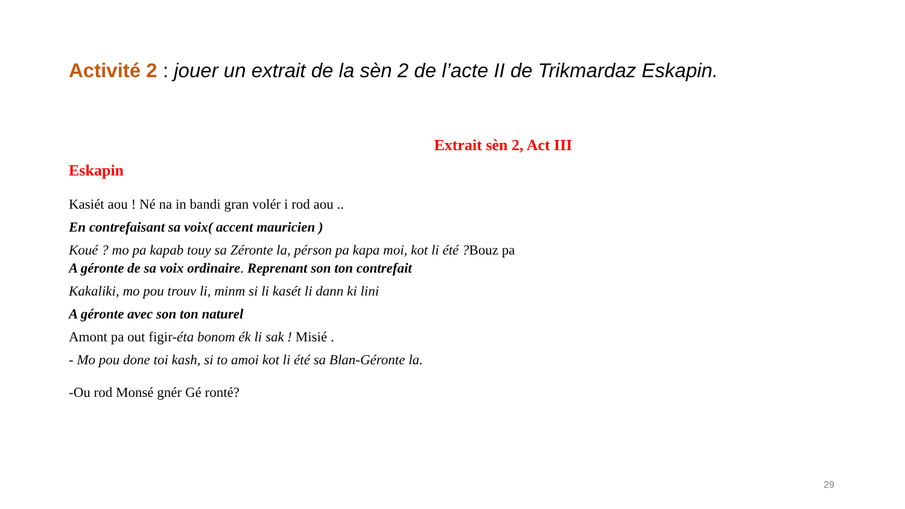Activité 2 : jouer un extrait de la sèn 2 de l’acte II de Trikmardaz Eskapin.
Extrait sèn 2, Act III
Eskapin
Kasiét aou ! Né na in bandi gran volér i rod aou ..
En contrefaisant sa voix( accent mauricien )
Koué ? mo pa kapab touy sa Zéronte la, pérson pa kapa moi, kot li été ?Bouz pa
A géronte de sa voix ordinaire. Reprenant son ton contrefait
Kakaliki, mo pou trouv li, minm si li kasét li dann ki lini
A géronte avec son ton naturel
Amont pa out figir-éta bonom ék li sak ! Misié .
- Mo pou done toi kash, si to amoi kot li été sa Blan-Géronte la.
-Ou rod Monsé gnér Gé ronté?
29